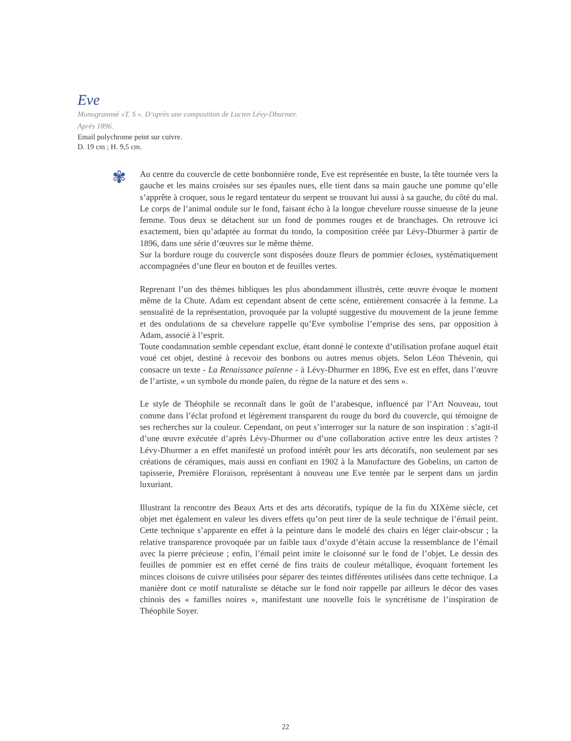Eve
Monogrammé «T. S ». D’après une composition de Lucien Lévy-Dhurmer.
Après 1896.
Email polychrome peint sur cuivre.
D. 19 cm ; H. 9,5 cm.
✾
Au centre du couvercle de cette bonbonnière ronde, Eve est représentée en buste, la tête tournée vers la gauche et les mains croisées sur ses épaules nues, elle tient dans sa main gauche une pomme qu’elle s’apprête à croquer, sous le regard tentateur du serpent se trouvant lui aussi à sa gauche, du côté du mal. Le corps de l’animal ondule sur le fond, faisant écho à la longue chevelure rousse sinueuse de la jeune femme. Tous deux se détachent sur un fond de pommes rouges et de branchages. On retrouve ici exactement, bien qu’adaptée au format du tondo, la composition créée par Lévy-Dhurmer à partir de 1896, dans une série d’œuvres sur le même thème.
Sur la bordure rouge du couvercle sont disposées douze fleurs de pommier écloses, systématiquement accompagnées d’une fleur en bouton et de feuilles vertes.
Reprenant l’un des thèmes bibliques les plus abondamment illustrés, cette œuvre évoque le moment même de la Chute. Adam est cependant absent de cette scène, entièrement consacrée à la femme. La sensualité de la représentation, provoquée par la volupté suggestive du mouvement de la jeune femme et des ondulations de sa chevelure rappelle qu’Eve symbolise l’emprise des sens, par opposition à Adam, associé à l’esprit.
Toute condamnation semble cependant exclue, étant donné le contexte d’utilisation profane auquel était voué cet objet, destiné à recevoir des bonbons ou autres menus objets. Selon Léon Thévenin, qui consacre un texte - La Renaissance païenne - à Lévy-Dhurmer en 1896, Eve est en effet, dans l’œuvre de l’artiste, « un symbole du monde païen, du règne de la nature et des sens ».
Le style de Théophile se reconnaît dans le goût de l’arabesque, influencé par l’Art Nouveau, tout comme dans l’éclat profond et légèrement transparent du rouge du bord du couvercle, qui témoigne de ses recherches sur la couleur. Cependant, on peut s’interroger sur la nature de son inspiration : s’agit-il d’une œuvre exécutée d’après Lévy-Dhurmer ou d’une collaboration active entre les deux artistes ? Lévy-Dhurmer a en effet manifesté un profond intérêt pour les arts décoratifs, non seulement par ses créations de céramiques, mais aussi en confiant en 1902 à la Manufacture des Gobelins, un carton de tapisserie, Première Floraison, représentant à nouveau une Eve tentée par le serpent dans un jardin luxuriant.
Illustrant la rencontre des Beaux Arts et des arts décoratifs, typique de la fin du XIXème siècle, cet objet met également en valeur les divers effets qu’on peut tirer de la seule technique de l’émail peint. Cette technique s’apparente en effet à la peinture dans le modelé des chairs en léger clair-obscur ; la relative transparence provoquée par un faible taux d’oxyde d’étain accuse la ressemblance de l’émail avec la pierre précieuse ; enfin, l’émail peint imite le cloisonné sur le fond de l’objet. Le dessin des feuilles de pommier est en effet cerné de fins traits de couleur métallique, évoquant fortement les minces cloisons de cuivre utilisées pour séparer des teintes différentes utilisées dans cette technique. La manière dont ce motif naturaliste se détache sur le fond noir rappelle par ailleurs le décor des vases chinois des « familles noires », manifestant une nouvelle fois le syncrétisme de l’inspiration de Théophile Soyer.
22